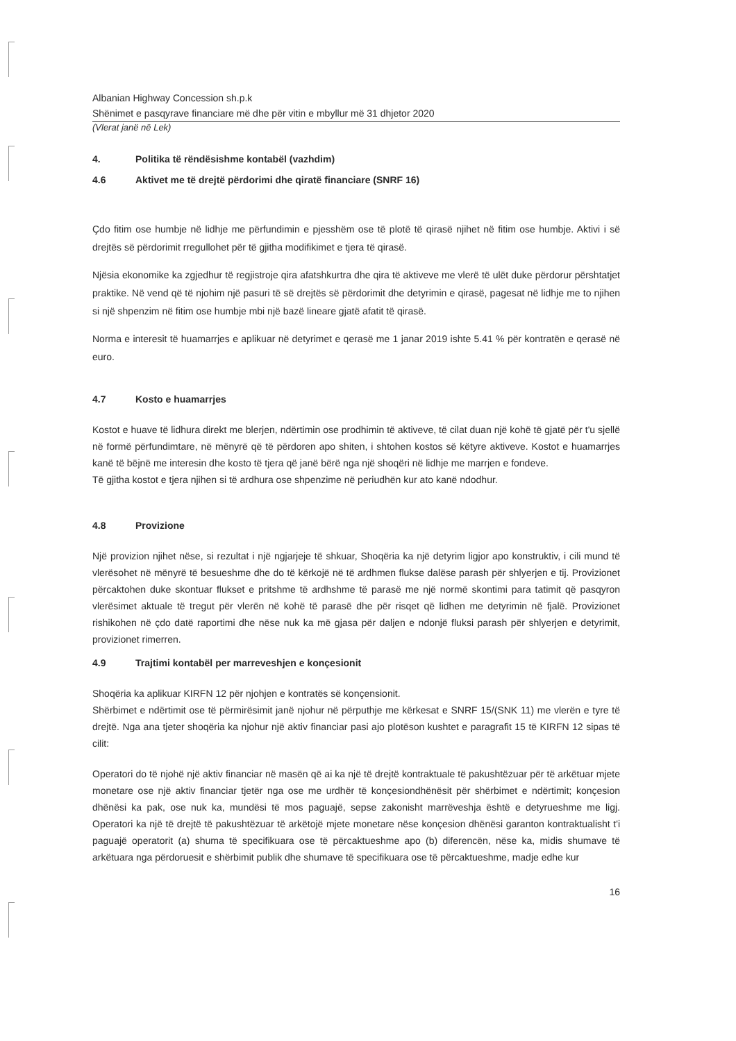Albanian Highway Concession sh.p.k
Shënimet e pasqyrave financiare më dhe për vitin e mbyllur më 31 dhjetor 2020
(Vlerat janë në Lek)
4. Politika të rëndësishme kontabël (vazhdim)
4.6 Aktivet me të drejtë përdorimi dhe qiratë financiare (SNRF 16)
Çdo fitim ose humbje në lidhje me përfundimin e pjesshëm ose të plotë të qirasë njihet në fitim ose humbje. Aktivi i së drejtës së përdorimit rregullohet për të gjitha modifikimet e tjera të qirasë.
Njësia ekonomike ka zgjedhur të regjistroje qira afatshkurtra dhe qira të aktiveve me vlerë të ulët duke përdorur përshtatjet praktike. Në vend që të njohim një pasuri të së drejtës së përdorimit dhe detyrimin e qirasë, pagesat në lidhje me to njihen si një shpenzim në fitim ose humbje mbi një bazë lineare gjatë afatit të qirasë.
Norma e interesit të huamarrjes e aplikuar në detyrimet e qerasë me 1 janar 2019 ishte 5.41 % për kontratën e qerasë në euro.
4.7 Kosto e huamarrjes
Kostot e huave të lidhura direkt me blerjen, ndërtimin ose prodhimin të aktiveve, të cilat duan një kohë të gjatë për t'u sjellë në formë përfundimtare, në mënyrë që të përdoren apo shiten, i shtohen kostos së këtyre aktiveve. Kostot e huamarrjes kanë të bëjnë me interesin dhe kosto të tjera që janë bërë nga një shoqëri në lidhje me marrjen e fondeve.
Të gjitha kostot e tjera njihen si të ardhura ose shpenzime në periudhën kur ato kanë ndodhur.
4.8 Provizione
Një provizion njihet nëse, si rezultat i një ngjarjeje të shkuar, Shoqëria ka një detyrim ligjor apo konstruktiv, i cili mund të vlerësohet në mënyrë të besueshme dhe do të kërkojë në të ardhmen flukse dalëse parash për shlyerjen e tij. Provizionet përcaktohen duke skontuar flukset e pritshme të ardhshme të parasë me një normë skontimi para tatimit që pasqyron vlerësimet aktuale të tregut për vlerën në kohë të parasë dhe për risqet që lidhen me detyrimin në fjalë. Provizionet rishikohen në çdo datë raportimi dhe nëse nuk ka më gjasa për daljen e ndonjë fluksi parash për shlyerjen e detyrimit, provizionet rimerren.
4.9 Trajtimi kontabël per marreveshjen e konçesionit
Shoqëria ka aplikuar KIRFN 12 për njohjen e kontratës së konçensionit.
Shërbimet e ndërtimit ose të përmirësimit janë njohur në përputhje me kërkesat e SNRF 15/(SNK 11) me vlerën e tyre të drejtë. Nga ana tjeter shoqëria ka njohur një aktiv financiar pasi ajo plotëson kushtet e paragrafit 15 të KIRFN 12 sipas të cilit:
Operatori do të njohë një aktiv financiar në masën që ai ka një të drejtë kontraktuale të pakushtëzuar për të arkëtuar mjete monetare ose një aktiv financiar tjetër nga ose me urdhër të konçesiondhënësit për shërbimet e ndërtimit; konçesion dhënësi ka pak, ose nuk ka, mundësi të mos paguajë, sepse zakonisht marrëveshja është e detyrueshme me ligj. Operatori ka një të drejtë të pakushtëzuar të arkëtojë mjete monetare nëse konçesion dhënësi garanton kontraktualisht t'i paguajë operatorit (a) shuma të specifikuara ose të përcaktueshme apo (b) diferencën, nëse ka, midis shumave të arkëtuara nga përdoruesit e shërbimit publik dhe shumave të specifikuara ose të përcaktueshme, madje edhe kur
16